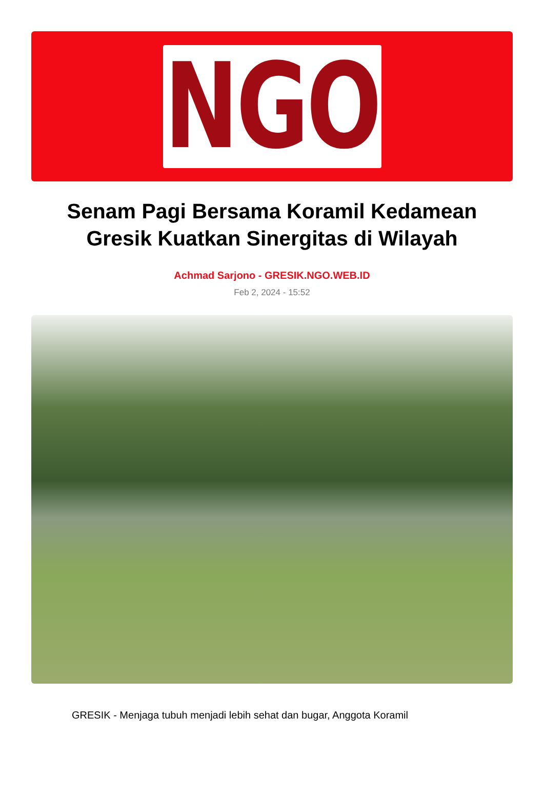NGO
Senam Pagi Bersama Koramil Kedamean Gresik Kuatkan Sinergitas di Wilayah
Achmad Sarjono - GRESIK.NGO.WEB.ID
Feb 2, 2024 - 15:52
GRESIK - Menjaga tubuh menjadi lebih sehat dan bugar, Anggota Koramil